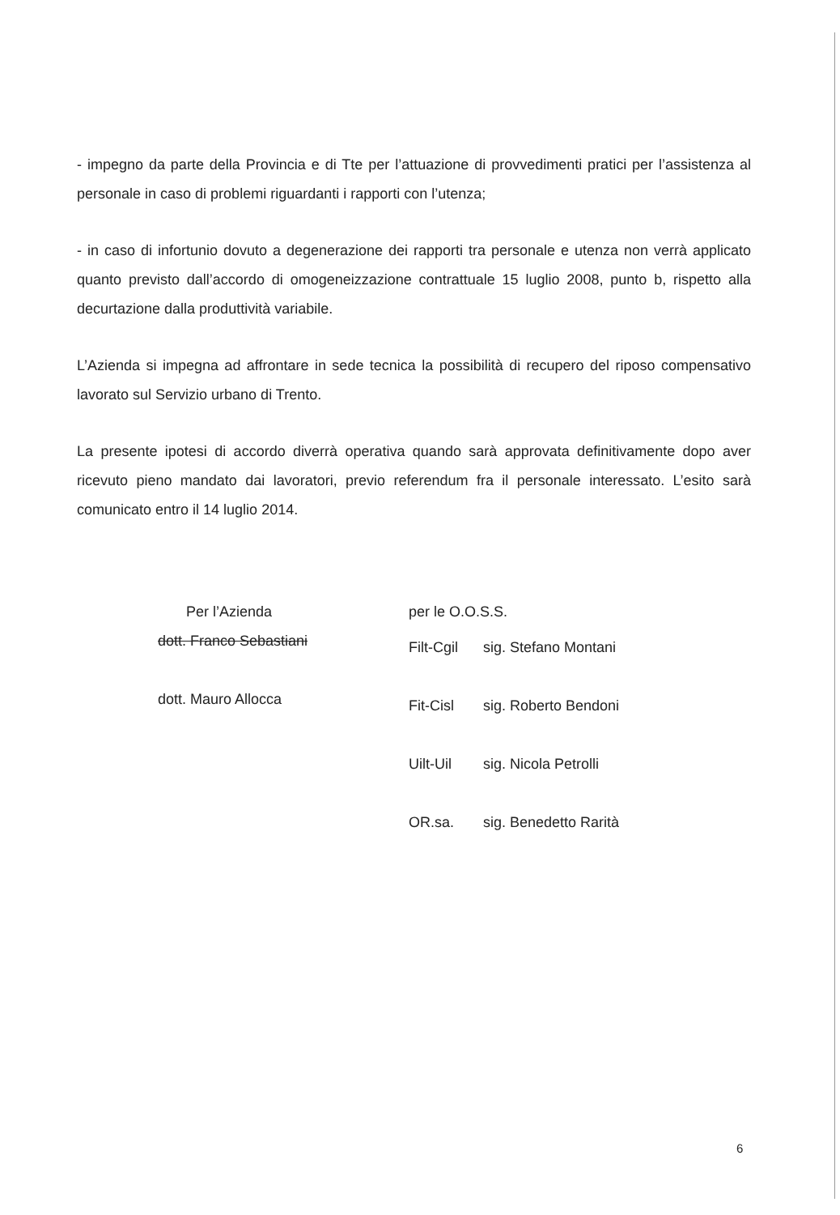- impegno da parte della Provincia e di Tte per l’attuazione di provvedimenti pratici per l’assistenza al personale in caso di problemi riguardanti i rapporti con l’utenza;
- in caso di infortunio dovuto a degenerazione dei rapporti tra personale e utenza non verrà applicato quanto previsto dall’accordo di omogeneizzazione contrattuale 15 luglio 2008, punto b, rispetto alla decurtazione dalla produttività variabile.
L’Azienda si impegna ad affrontare in sede tecnica la possibilità di recupero del riposo compensativo lavorato sul Servizio urbano di Trento.
La presente ipotesi di accordo diverrà operativa quando sarà approvata definitivamente dopo aver ricevuto pieno mandato dai lavoratori, previo referendum fra il personale interessato. L’esito sarà comunicato entro il 14 luglio 2014.
Per l’Azienda
dott. Franco Sebastiani
dott. Mauro Allocca
per le O.O.S.S.
Filt-Cgil sig. Stefano Montani
Fit-Cisl sig. Roberto Bendoni
Uilt-Uil sig. Nicola Petrolli
OR.sa. sig. Benedetto Rarità
6